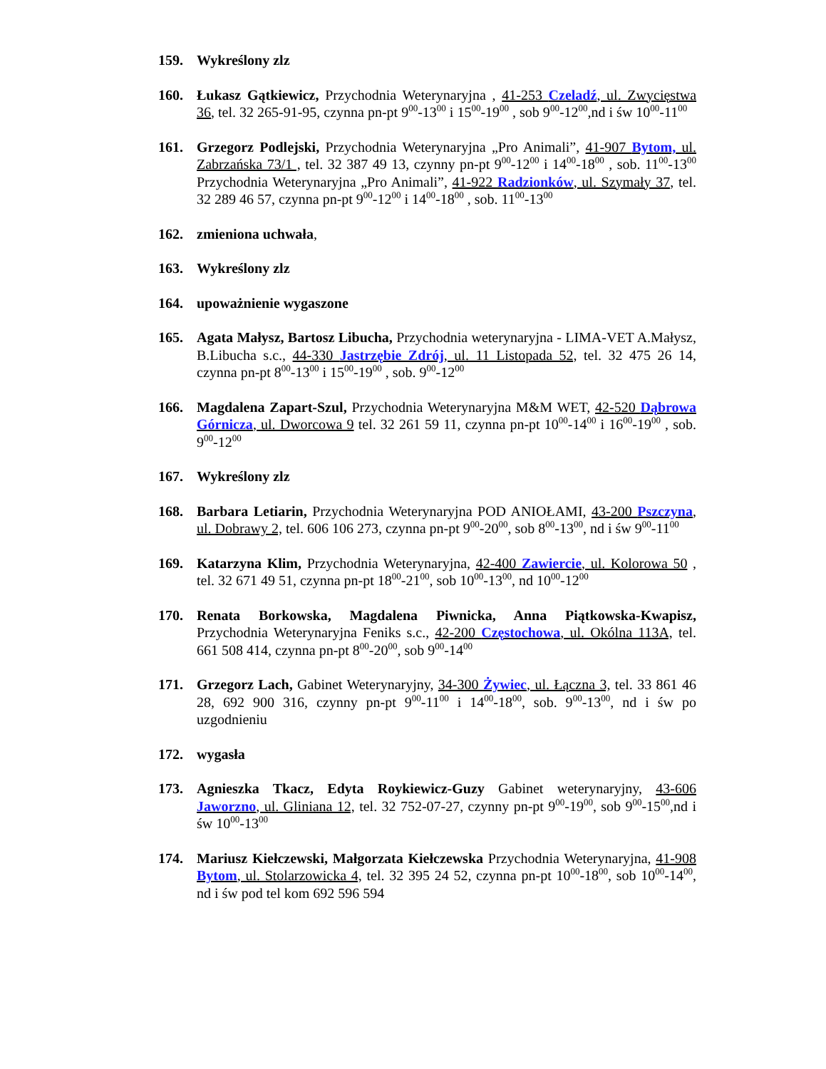159. Wykreślony zlz
160. Łukasz Gątkiewicz, Przychodnia Weterynaryjna , 41-253 Czeladź, ul. Zwycięstwa 36, tel. 32 265-91-95, czynna pn-pt 9<sup>00</sup>-13<sup>00</sup> i 15<sup>00</sup>-19<sup>00</sup> , sob 9<sup>00</sup>-12<sup>00</sup>,nd i św 10<sup>00</sup>-11<sup>00</sup>
161. Grzegorz Podlejski, Przychodnia Weterynaryjna „Pro Animali”, 41-907 Bytom, ul. Zabrzańska 73/1 , tel. 32 387 49 13, czynny pn-pt 9<sup>00</sup>-12<sup>00</sup> i 14<sup>00</sup>-18<sup>00</sup> , sob. 11<sup>00</sup>-13<sup>00</sup> Przychodnia Weterynaryjna „Pro Animali”, 41-922 Radzionków, ul. Szymały 37, tel. 32 289 46 57, czynna pn-pt 9<sup>00</sup>-12<sup>00</sup> i 14<sup>00</sup>-18<sup>00</sup> , sob. 11<sup>00</sup>-13<sup>00</sup>
162. zmieniona uchwała,
163. Wykreślony zlz
164. upoważnienie wygaszone
165. Agata Małysz, Bartosz Libucha, Przychodnia weterynaryjna - LIMA-VET A.Małysz, B.Libucha s.c., 44-330 Jastrzębie Zdrój, ul. 11 Listopada 52, tel. 32 475 26 14, czynna pn-pt 8<sup>00</sup>-13<sup>00</sup> i 15<sup>00</sup>-19<sup>00</sup> , sob. 9<sup>00</sup>-12<sup>00</sup>
166. Magdalena Zapart-Szul, Przychodnia Weterynaryjna M&M WET, 42-520 Dąbrowa Górnicza, ul. Dworcowa 9 tel. 32 261 59 11, czynna pn-pt 10<sup>00</sup>-14<sup>00</sup> i 16<sup>00</sup>-19<sup>00</sup> , sob. 9<sup>00</sup>-12<sup>00</sup>
167. Wykreślony zlz
168. Barbara Letiarin, Przychodnia Weterynaryjna POD ANIOŁAMI, 43-200 Pszczyna, ul. Dobrawy 2, tel. 606 106 273, czynna pn-pt 9<sup>00</sup>-20<sup>00</sup>, sob 8<sup>00</sup>-13<sup>00</sup>, nd i św 9<sup>00</sup>-11<sup>00</sup>
169. Katarzyna Klim, Przychodnia Weterynaryjna, 42-400 Zawiercie, ul. Kolorowa 50 , tel. 32 671 49 51, czynna pn-pt 18<sup>00</sup>-21<sup>00</sup>, sob 10<sup>00</sup>-13<sup>00</sup>, nd 10<sup>00</sup>-12<sup>00</sup>
170. Renata Borkowska, Magdalena Piwnicka, Anna Piątkowska-Kwapisz, Przychodnia Weterynaryjna Feniks s.c., 42-200 Częstochowa, ul. Okólna 113A, tel. 661 508 414, czynna pn-pt 8<sup>00</sup>-20<sup>00</sup>, sob 9<sup>00</sup>-14<sup>00</sup>
171. Grzegorz Lach, Gabinet Weterynaryjny, 34-300 Żywiec, ul. Łączna 3, tel. 33 861 46 28, 692 900 316, czynny pn-pt 9<sup>00</sup>-11<sup>00</sup> i 14<sup>00</sup>-18<sup>00</sup>, sob. 9<sup>00</sup>-13<sup>00</sup>, nd i św po uzgodnieniu
172. wygasła
173. Agnieszka Tkacz, Edyta Roykiewicz-Guzy Gabinet weterynaryjny, 43-606 Jaworzno, ul. Gliniana 12, tel. 32 752-07-27, czynny pn-pt 9<sup>00</sup>-19<sup>00</sup>, sob 9<sup>00</sup>-15<sup>00</sup>,nd i św 10<sup>00</sup>-13<sup>00</sup>
174. Mariusz Kiełczewski, Małgorzata Kiełczewska Przychodnia Weterynaryjna, 41-908 Bytom, ul. Stolarzowicka 4, tel. 32 395 24 52, czynna pn-pt 10<sup>00</sup>-18<sup>00</sup>, sob 10<sup>00</sup>-14<sup>00</sup>, nd i św pod tel kom 692 596 594